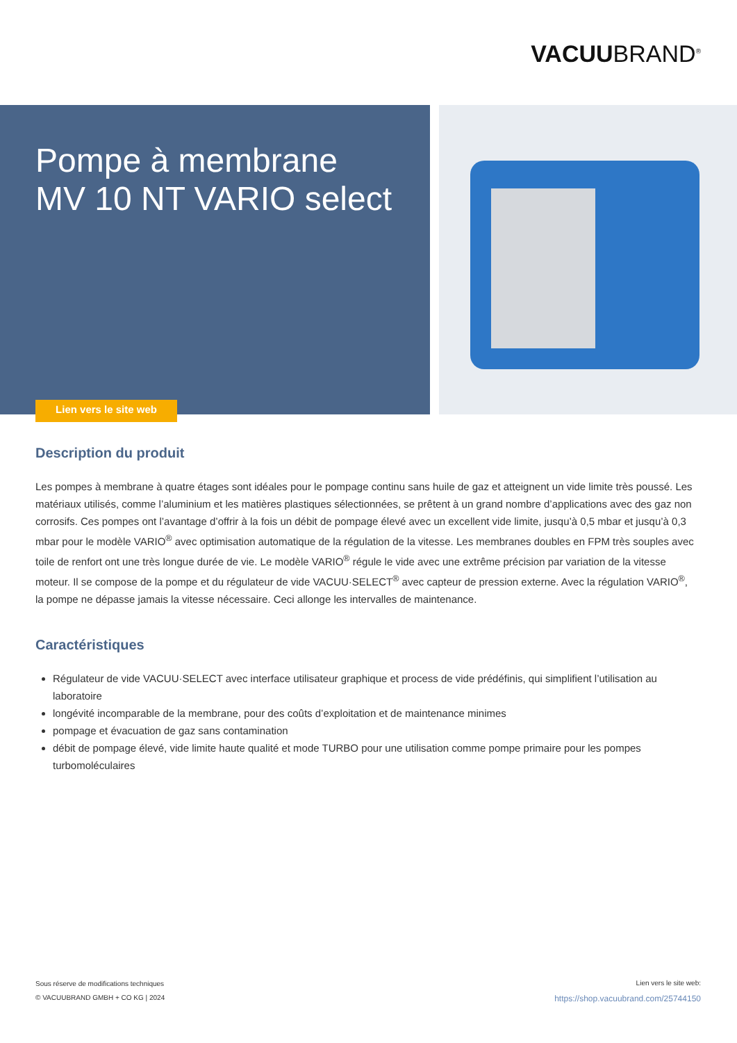VACUUBRAND<sup>®</sup>
Pompe à membrane
MV 10 NT VARIO select
Lien vers le site web
Description du produit
Les pompes à membrane à quatre étages sont idéales pour le pompage continu sans huile de gaz et atteignent un vide limite très poussé. Les matériaux utilisés, comme l’aluminium et les matières plastiques sélectionnées, se prêtent à un grand nombre d’applications avec des gaz non corrosifs. Ces pompes ont l’avantage d’offrir à la fois un débit de pompage élevé avec un excellent vide limite, jusqu’à 0,5 mbar et jusqu’à 0,3 mbar pour le modèle VARIO<sup>®</sup> avec optimisation automatique de la régulation de la vitesse. Les membranes doubles en FPM très souples avec toile de renfort ont une très longue durée de vie. Le modèle VARIO<sup>®</sup> régule le vide avec une extrême précision par variation de la vitesse moteur. Il se compose de la pompe et du régulateur de vide VACUU·SELECT<sup>®</sup> avec capteur de pression externe. Avec la régulation VARIO<sup>®</sup>, la pompe ne dépasse jamais la vitesse nécessaire. Ceci allonge les intervalles de maintenance.
Caractéristiques
Régulateur de vide VACUU·SELECT avec interface utilisateur graphique et process de vide prédéfinis, qui simplifient l’utilisation au laboratoire
longévité incomparable de la membrane, pour des coûts d’exploitation et de maintenance minimes
pompage et évacuation de gaz sans contamination
débit de pompage élevé, vide limite haute qualité et mode TURBO pour une utilisation comme pompe primaire pour les pompes turbomoléculaires
Sous réserve de modifications techniques
© VACUUBRAND GMBH + CO KG | 2024
Lien vers le site web:
https://shop.vacuubrand.com/25744150